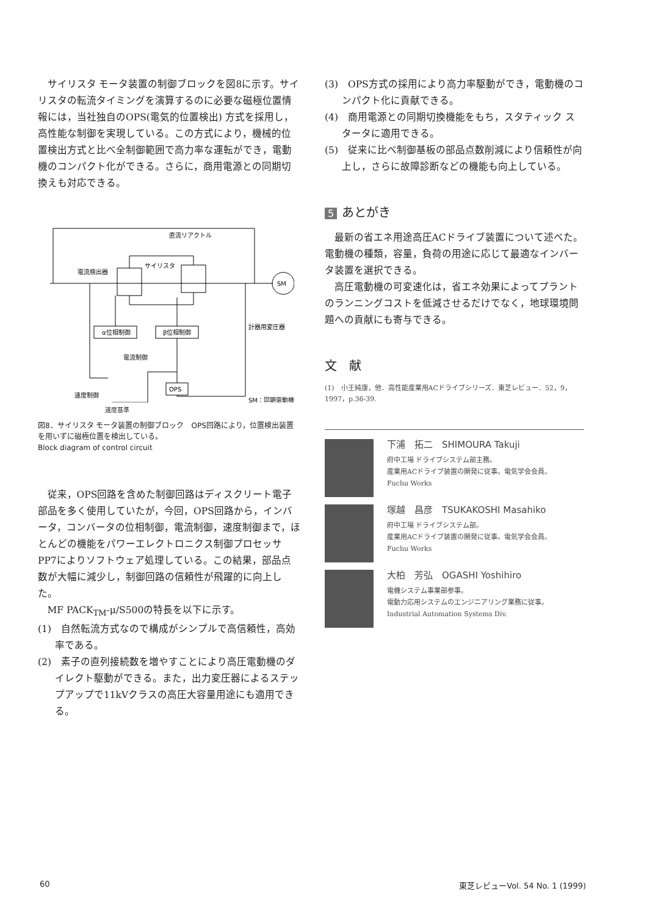サイリスタ モータ装置の制御ブロックを図8に示す。サイリスタの転流タイミングを演算するのに必要な磁極位置情報には，当社独自のOPS(電気的位置検出) 方式を採用し，高性能な制御を実現している。この方式により，機械的位置検出方式と比べ全制御範囲で高力率な運転ができ，電動機のコンパクト化ができる。さらに，商用電源との同期切換えも対応できる。
直流リアクトル
電流検出器
サイリスタ
SM
α位相制御
β位相制御
計器用変圧器
電流制御
速度制御
OPS
SM：同期電動機
速度基準
図8．サイリスタ モータ装置の制御ブロック　OPS回路により，位置検出装置を用いずに磁極位置を検出している。
Block diagram of control circuit
従来，OPS回路を含めた制御回路はディスクリート電子部品を多く使用していたが，今回，OPS回路から，インバータ，コンバータの位相制御，電流制御，速度制御まで，ほとんどの機能をパワーエレクトロニクス制御プロセッサPP7によりソフトウェア処理している。この結果，部品点数が大幅に減少し，制御回路の信頼性が飛躍的に向上した。
MF PACK<sub>TM</sub>-μ/S500の特長を以下に示す。
(1)　自然転流方式なので構成がシンプルで高信頼性，高効率である。
(2)　素子の直列接続数を増やすことにより高圧電動機のダイレクト駆動ができる。また，出力変圧器によるステップアップで11kVクラスの高圧大容量用途にも適用できる。
(3)　OPS方式の採用により高力率駆動ができ，電動機のコンパクト化に貢献できる。
(4)　商用電源との同期切換機能をもち，スタティック スタータに適用できる。
(5)　従来に比べ制御基板の部品点数削減により信頼性が向上し，さらに故障診断などの機能も向上している。
5 あとがき
最新の省エネ用途高圧ACドライブ装置について述べた。電動機の種類，容量，負荷の用途に応じて最適なインバータ装置を選択できる。
高圧電動機の可変速化は，省エネ効果によってプラントのランニングコストを低減させるだけでなく，地球環境問題への貢献にも寄与できる。
文　献
(1)　小王純康，他．高性能産業用ACドライブシリーズ．東芝レビュー．52，9，1997，p.36-39.
下浦　拓二　SHIMOURA Takuji
府中工場 ドライブシステム部主務。
産業用ACドライブ装置の開発に従事。電気学会会員。
Fuchu Works
塚越　昌彦　TSUKAKOSHI Masahiko
府中工場 ドライブシステム部。
産業用ACドライブ装置の開発に従事。電気学会会員。
Fuchu Works
大柏　芳弘　OGASHI Yoshihiro
電機システム事業部参事。
電動力応用システムのエンジニアリング業務に従事。
Industrial Automation Systems Div.
60 東芝レビューVol. 54 No. 1 (1999)